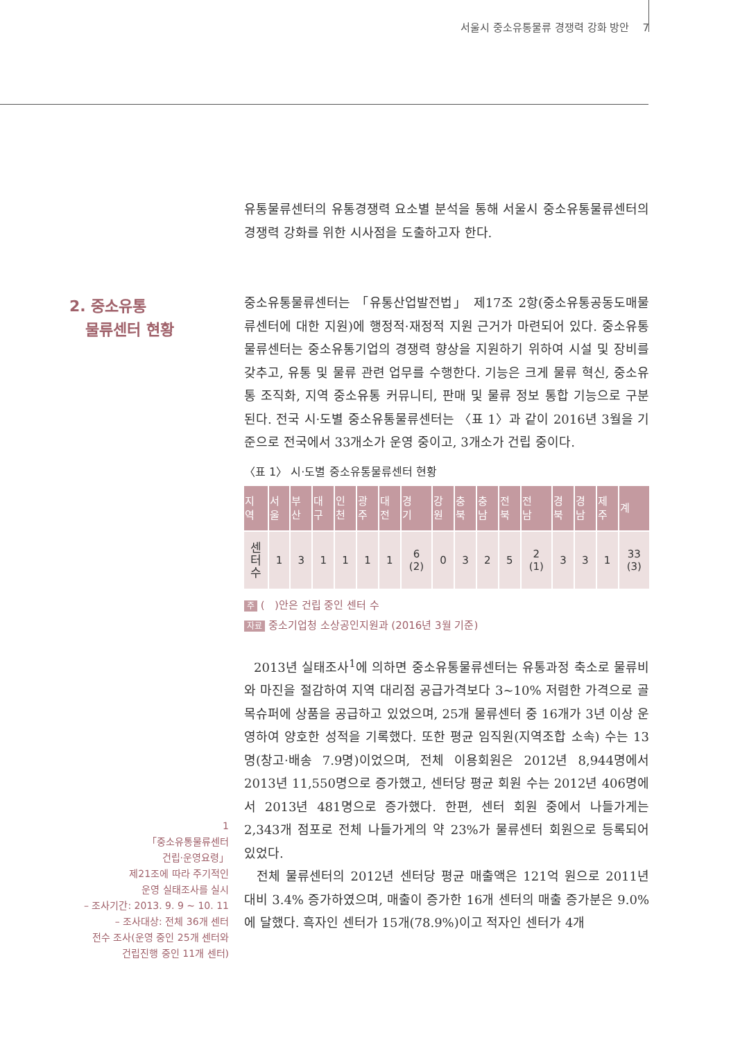서울시 중소유통물류 경쟁력 강화 방안 7
유통물류센터의 유통경쟁력 요소별 분석을 통해 서울시 중소유통물류센터의 경쟁력 강화를 위한 시사점을 도출하고자 한다.
2. 중소유통
물류센터 현황
중소유통물류센터는 「유통산업발전법」 제17조 2항(중소유통공동도매물류센터에 대한 지원)에 행정적·재정적 지원 근거가 마련되어 있다. 중소유통물류센터는 중소유통기업의 경쟁력 향상을 지원하기 위하여 시설 및 장비를 갖추고, 유통 및 물류 관련 업무를 수행한다. 기능은 크게 물류 혁신, 중소유통 조직화, 지역 중소유통 커뮤니티, 판매 및 물류 정보 통합 기능으로 구분된다. 전국 시·도별 중소유통물류센터는 〈표 1〉과 같이 2016년 3월을 기준으로 전국에서 33개소가 운영 중이고, 3개소가 건립 중이다.
〈표 1〉 시·도별 중소유통물류센터 현황
| 지 역 | 서 울 | 부 산 | 대 구 | 인 천 | 광 주 | 대 전 | 경 기 | 강 원 | 충 북 | 충 남 | 전 북 | 전 남 | 경 북 | 경 남 | 제 주 | 계 |
| --- | --- | --- | --- | --- | --- | --- | --- | --- | --- | --- | --- | --- | --- | --- | --- | --- |
| 센 터 수 | 1 | 3 | 1 | 1 | 1 | 1 | 6 (2) | 0 | 3 | 2 | 5 | 2 (1) | 3 | 3 | 1 | 33 (3) |
주 ( )안은 건립 중인 센터 수
자료 중소기업청 소상공인지원과 (2016년 3월 기준)
2013년 실태조사<sup>1</sup>에 의하면 중소유통물류센터는 유통과정 축소로 물류비와 마진을 절감하여 지역 대리점 공급가격보다 3~10% 저렴한 가격으로 골목슈퍼에 상품을 공급하고 있었으며, 25개 물류센터 중 16개가 3년 이상 운영하여 양호한 성적을 기록했다. 또한 평균 임직원(지역조합 소속) 수는 13명(창고·배송 7.9명)이었으며, 전체 이용회원은 2012년 8,944명에서 2013년 11,550명으로 증가했고, 센터당 평균 회원 수는 2012년 406명에서 2013년 481명으로 증가했다. 한편, 센터 회원 중에서 나들가게는 2,343개 점포로 전체 나들가게의 약 23%가 물류센터 회원으로 등록되어 있었다.
전체 물류센터의 2012년 센터당 평균 매출액은 121억 원으로 2011년 대비 3.4% 증가하였으며, 매출이 증가한 16개 센터의 매출 증가분은 9.0%에 달했다. 흑자인 센터가 15개(78.9%)이고 적자인 센터가 4개
1
「중소유통물류센터
건립·운영요령」
제21조에 따라 주기적인
운영 실태조사를 실시
– 조사기간: 2013. 9. 9 ~ 10. 11
– 조사대상: 전체 36개 센터
전수 조사(운영 중인 25개 센터와
건립진행 중인 11개 센터)